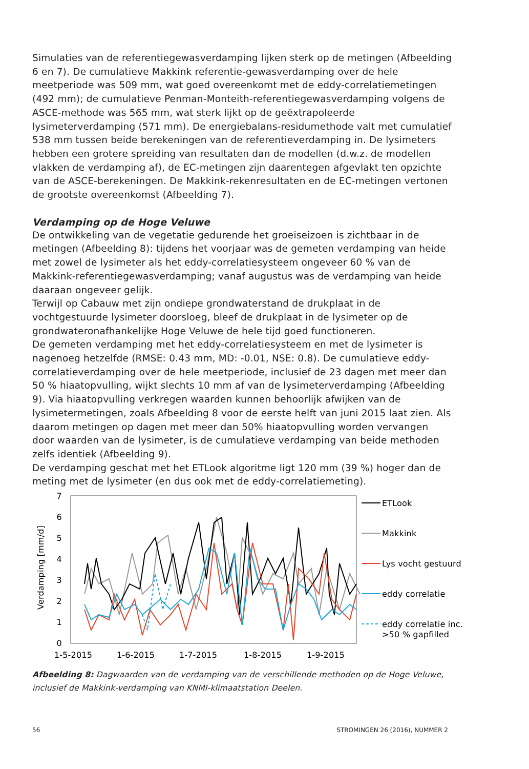Simulaties van de referentiegewasverdamping lijken sterk op de metingen (Afbeelding 6 en 7). De cumulatieve Makkink referentie-gewasverdamping over de hele meetperiode was 509 mm, wat goed overeenkomt met de eddy-correlatiemetingen (492 mm); de cumulatieve Penman-Monteith-referentiegewasverdamping volgens de ASCE-methode was 565 mm, wat sterk lijkt op de geëxtrapoleerde lysimeterverdamping (571 mm). De energiebalans-residumethode valt met cumulatief 538 mm tussen beide berekeningen van de referentieverdamping in. De lysimeters hebben een grotere spreiding van resultaten dan de modellen (d.w.z. de modellen vlakken de verdamping af), de EC-metingen zijn daarentegen afgevlakt ten opzichte van de ASCE-berekeningen. De Makkink-rekenresultaten en de EC-metingen vertonen de grootste overeenkomst (Afbeelding 7).
Verdamping op de Hoge Veluwe
De ontwikkeling van de vegetatie gedurende het groeiseizoen is zichtbaar in de metingen (Afbeelding 8): tijdens het voorjaar was de gemeten verdamping van heide met zowel de lysimeter als het eddy-correlatiesysteem ongeveer 60 % van de Makkink-referentiegewasverdamping; vanaf augustus was de verdamping van heide daaraan ongeveer gelijk.
Terwijl op Cabauw met zijn ondiepe grondwaterstand de drukplaat in de vochtgestuurde lysimeter doorsloeg, bleef de drukplaat in de lysimeter op de grondwateronafhankelijke Hoge Veluwe de hele tijd goed functioneren.
De gemeten verdamping met het eddy-correlatiesysteem en met de lysimeter is nagenoeg hetzelfde (RMSE: 0.43 mm, MD: -0.01, NSE: 0.8). De cumulatieve eddy-correlatieverdamping over de hele meetperiode, inclusief de 23 dagen met meer dan 50 % hiaatopvulling, wijkt slechts 10 mm af van de lysimeterverdamping (Afbeelding 9). Via hiaatopvulling verkregen waarden kunnen behoorlijk afwijken van de lysimetermetingen, zoals Afbeelding 8 voor de eerste helft van juni 2015 laat zien. Als daarom metingen op dagen met meer dan 50% hiaatopvulling worden vervangen door waarden van de lysimeter, is de cumulatieve verdamping van beide methoden zelfs identiek (Afbeelding 9).
De verdamping geschat met het ETLook algoritme ligt 120 mm (39 %) hoger dan de meting met de lysimeter (en dus ook met de eddy-correlatiemeting).
Verdamping [mm/d]
7
6
5
4
3
2
1
0
1-5-2015
1-6-2015
1-7-2015
1-8-2015
1-9-2015
ETLook
Makkink
Lys vocht gestuurd
eddy correlatie
eddy correlatie inc.
>50 % gapfilled
Afbeelding 8: Dagwaarden van de verdamping van de verschillende methoden op de Hoge Veluwe, inclusief de Makkink-verdamping van KNMI-klimaatstation Deelen.
56 STROMINGEN 26 (2016), NUMMER 2